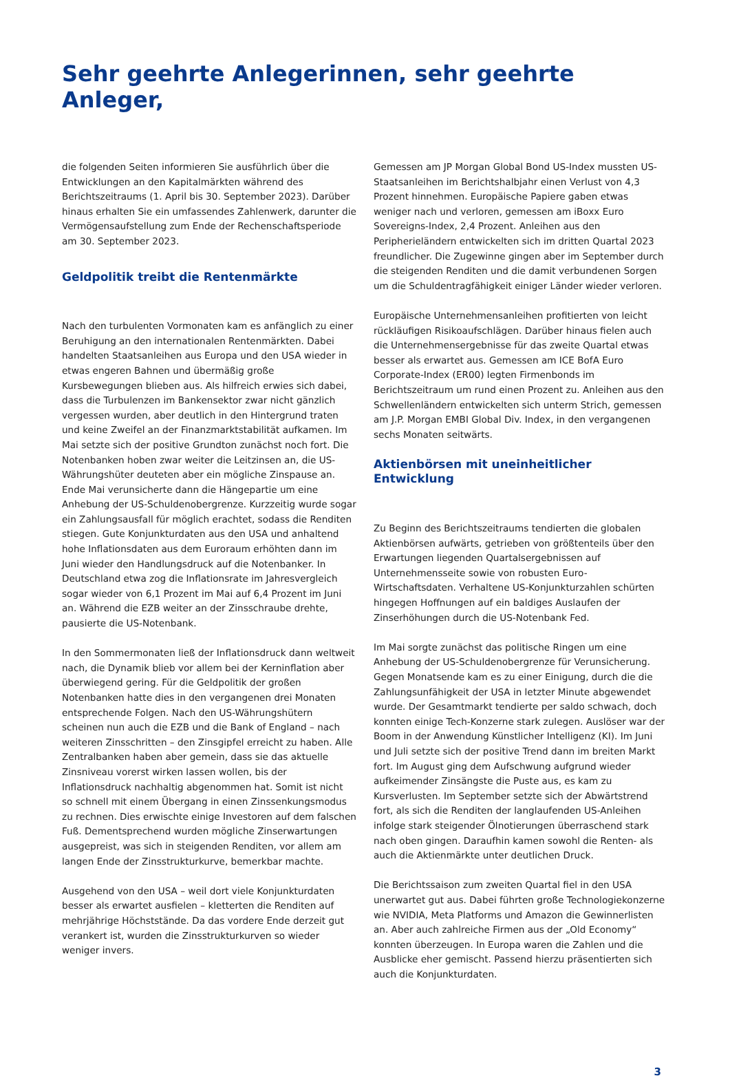Sehr geehrte Anlegerinnen, sehr geehrte Anleger,
die folgenden Seiten informieren Sie ausführlich über die Entwicklungen an den Kapitalmärkten während des Berichtszeitraums (1. April bis 30. September 2023). Darüber hinaus erhalten Sie ein umfassendes Zahlenwerk, darunter die Vermögensaufstellung zum Ende der Rechenschaftsperiode am 30. September 2023.
Geldpolitik treibt die Rentenmärkte
Nach den turbulenten Vormonaten kam es anfänglich zu einer Beruhigung an den internationalen Rentenmärkten. Dabei handelten Staatsanleihen aus Europa und den USA wieder in etwas engeren Bahnen und übermäßig große Kursbewegungen blieben aus. Als hilfreich erwies sich dabei, dass die Turbulenzen im Bankensektor zwar nicht gänzlich vergessen wurden, aber deutlich in den Hintergrund traten und keine Zweifel an der Finanzmarktstabilität aufkamen. Im Mai setzte sich der positive Grundton zunächst noch fort. Die Notenbanken hoben zwar weiter die Leitzinsen an, die US-Währungshüter deuteten aber ein mögliche Zinspause an. Ende Mai verunsicherte dann die Hängepartie um eine Anhebung der US-Schuldenobergrenze. Kurzzeitig wurde sogar ein Zahlungsausfall für möglich erachtet, sodass die Renditen stiegen. Gute Konjunkturdaten aus den USA und anhaltend hohe Inflationsdaten aus dem Euroraum erhöhten dann im Juni wieder den Handlungsdruck auf die Notenbanker. In Deutschland etwa zog die Inflationsrate im Jahresvergleich sogar wieder von 6,1 Prozent im Mai auf 6,4 Prozent im Juni an. Während die EZB weiter an der Zinsschraube drehte, pausierte die US-Notenbank.
In den Sommermonaten ließ der Inflationsdruck dann weltweit nach, die Dynamik blieb vor allem bei der Kerninflation aber überwiegend gering. Für die Geldpolitik der großen Notenbanken hatte dies in den vergangenen drei Monaten entsprechende Folgen. Nach den US-Währungshütern scheinen nun auch die EZB und die Bank of England – nach weiteren Zinsschritten – den Zinsgipfel erreicht zu haben. Alle Zentralbanken haben aber gemein, dass sie das aktuelle Zinsniveau vorerst wirken lassen wollen, bis der Inflationsdruck nachhaltig abgenommen hat. Somit ist nicht so schnell mit einem Übergang in einen Zinssenkungsmodus zu rechnen. Dies erwischte einige Investoren auf dem falschen Fuß. Dementsprechend wurden mögliche Zinserwartungen ausgepreist, was sich in steigenden Renditen, vor allem am langen Ende der Zinsstrukturkurve, bemerkbar machte.
Ausgehend von den USA – weil dort viele Konjunkturdaten besser als erwartet ausfielen – kletterten die Renditen auf mehrjährige Höchststände. Da das vordere Ende derzeit gut verankert ist, wurden die Zinsstrukturkurven so wieder weniger invers.
Gemessen am JP Morgan Global Bond US-Index mussten US-Staatsanleihen im Berichtshalbjahr einen Verlust von 4,3 Prozent hinnehmen. Europäische Papiere gaben etwas weniger nach und verloren, gemessen am iBoxx Euro Sovereigns-Index, 2,4 Prozent. Anleihen aus den Peripherieländern entwickelten sich im dritten Quartal 2023 freundlicher. Die Zugewinne gingen aber im September durch die steigenden Renditen und die damit verbundenen Sorgen um die Schuldentragfähigkeit einiger Länder wieder verloren.
Europäische Unternehmensanleihen profitierten von leicht rückläufigen Risikoaufschlägen. Darüber hinaus fielen auch die Unternehmensergebnisse für das zweite Quartal etwas besser als erwartet aus. Gemessen am ICE BofA Euro Corporate-Index (ER00) legten Firmenbonds im Berichtszeitraum um rund einen Prozent zu. Anleihen aus den Schwellenländern entwickelten sich unterm Strich, gemessen am J.P. Morgan EMBI Global Div. Index, in den vergangenen sechs Monaten seitwärts.
Aktienbörsen mit uneinheitlicher Entwicklung
Zu Beginn des Berichtszeitraums tendierten die globalen Aktienbörsen aufwärts, getrieben von größtenteils über den Erwartungen liegenden Quartalsergebnissen auf Unternehmensseite sowie von robusten Euro-Wirtschaftsdaten. Verhaltene US-Konjunkturzahlen schürten hingegen Hoffnungen auf ein baldiges Auslaufen der Zinserhöhungen durch die US-Notenbank Fed.
Im Mai sorgte zunächst das politische Ringen um eine Anhebung der US-Schuldenobergrenze für Verunsicherung. Gegen Monatsende kam es zu einer Einigung, durch die die Zahlungsunfähigkeit der USA in letzter Minute abgewendet wurde. Der Gesamtmarkt tendierte per saldo schwach, doch konnten einige Tech-Konzerne stark zulegen. Auslöser war der Boom in der Anwendung Künstlicher Intelligenz (KI). Im Juni und Juli setzte sich der positive Trend dann im breiten Markt fort. Im August ging dem Aufschwung aufgrund wieder aufkeimender Zinsängste die Puste aus, es kam zu Kursverlusten. Im September setzte sich der Abwärtstrend fort, als sich die Renditen der langlaufenden US-Anleihen infolge stark steigender Ölnotierungen überraschend stark nach oben gingen. Daraufhin kamen sowohl die Renten- als auch die Aktienmärkte unter deutlichen Druck.
Die Berichtssaison zum zweiten Quartal fiel in den USA unerwartet gut aus. Dabei führten große Technologiekonzerne wie NVIDIA, Meta Platforms und Amazon die Gewinnerlisten an. Aber auch zahlreiche Firmen aus der „Old Economy“ konnten überzeugen. In Europa waren die Zahlen und die Ausblicke eher gemischt. Passend hierzu präsentierten sich auch die Konjunkturdaten.
3